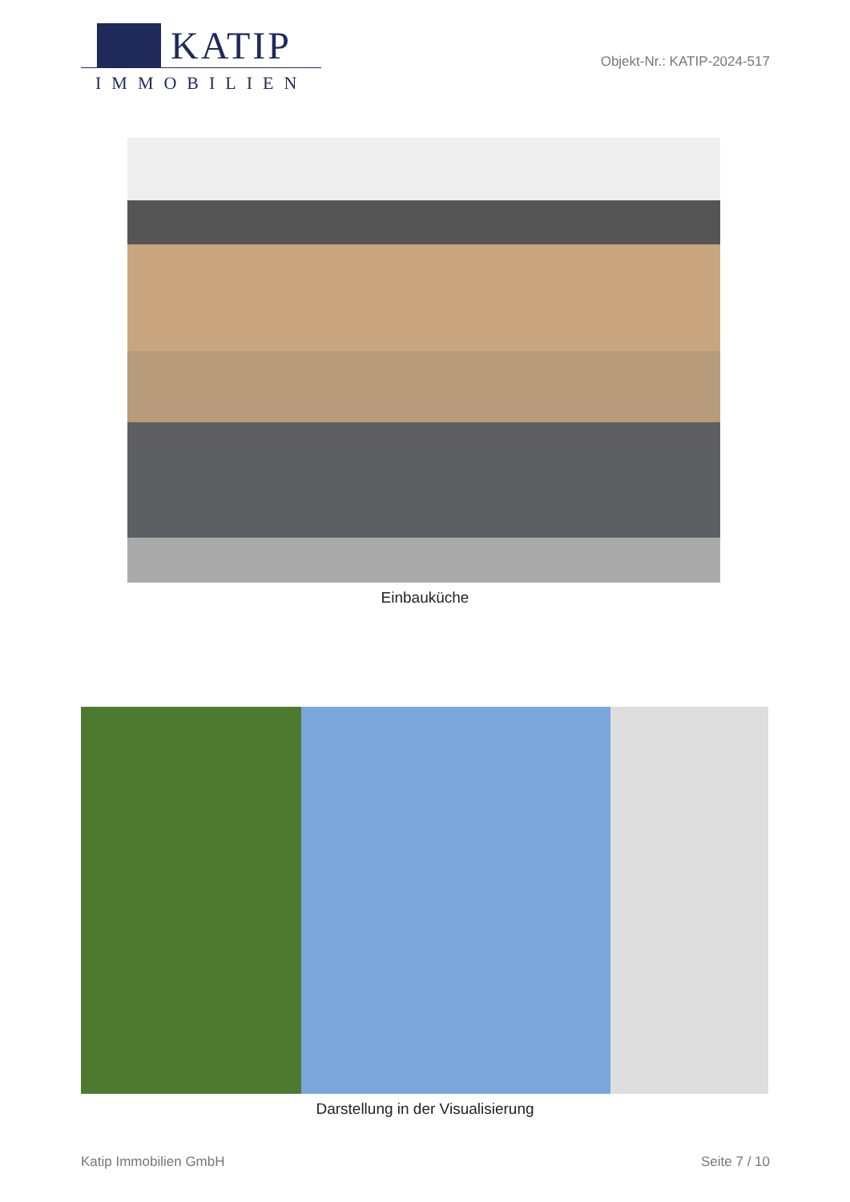KATIP
IMMOBILIEN
Objekt-Nr.: KATIP-2024-517
Einbauküche
Darstellung in der Visualisierung
Katip Immobilien GmbH Seite 7 / 10